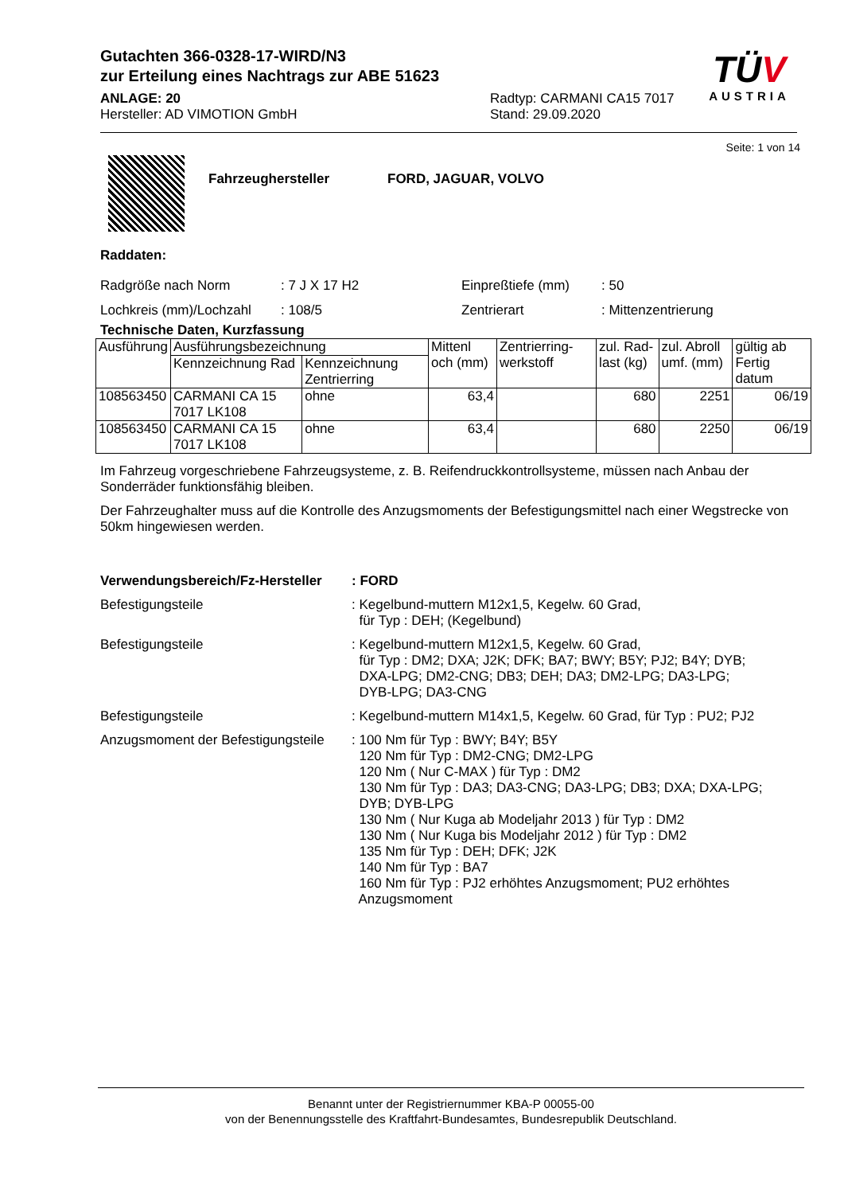Gutachten 366-0328-17-WIRD/N3
zur Erteilung eines Nachtrags zur ABE 51623
TÜV
AUSTRIA
ANLAGE: 20
Hersteller: AD VIMOTION GmbH
Radtyp: CARMANI CA15 7017
Stand: 29.09.2020
Seite: 1 von 14
Fahrzeughersteller FORD, JAGUAR, VOLVO
Raddaten:
Radgröße nach Norm
Lochkreis (mm)/Lochzahl
: 7 J X 17 H2
: 108/5
Einpreßtiefe (mm)
Zentrierart
: 50
: Mittenzentrierung
Technische Daten, Kurzfassung
| Ausführung | Ausführungsbezeichnung | | Mittenl och (mm) | Zentrierring-werkstoff | zul. Rad-last (kg) | zul. Abroll umf. (mm) | gültig ab Fertig datum |
| --- | --- | --- | --- | --- | --- | --- | --- |
| | Kennzeichnung Rad | Kennzeichnung Zentrierring | | | | | |
| 108563450 | CARMANI CA 15 7017 LK108 | ohne | 63,4 | | 680 | 2251 | 06/19 |
| 108563450 | CARMANI CA 15 7017 LK108 | ohne | 63,4 | | 680 | 2250 | 06/19 |
Im Fahrzeug vorgeschriebene Fahrzeugsysteme, z. B. Reifendruckkontrollsysteme, müssen nach Anbau der Sonderräder funktionsfähig bleiben.
Der Fahrzeughalter muss auf die Kontrolle des Anzugsmoments der Befestigungsmittel nach einer Wegstrecke von 50km hingewiesen werden.
Verwendungsbereich/Fz-Hersteller
: FORD
Befestigungsteile : Kegelbund-muttern M12x1,5, Kegelw. 60 Grad,
für Typ : DEH; (Kegelbund)
Befestigungsteile : Kegelbund-muttern M12x1,5, Kegelw. 60 Grad,
für Typ : DM2; DXA; J2K; DFK; BA7; BWY; B5Y; PJ2; B4Y; DYB;
DXA-LPG; DM2-CNG; DB3; DEH; DA3; DM2-LPG; DA3-LPG;
DYB-LPG; DA3-CNG
Befestigungsteile : Kegelbund-muttern M14x1,5, Kegelw. 60 Grad, für Typ : PU2; PJ2
Anzugsmoment der Befestigungsteile
: 100 Nm für Typ : BWY; B4Y; B5Y
120 Nm für Typ : DM2-CNG; DM2-LPG
120 Nm ( Nur C-MAX ) für Typ : DM2
130 Nm für Typ : DA3; DA3-CNG; DA3-LPG; DB3; DXA; DXA-LPG;
DYB; DYB-LPG
130 Nm ( Nur Kuga ab Modeljahr 2013 ) für Typ : DM2
130 Nm ( Nur Kuga bis Modeljahr 2012 ) für Typ : DM2
135 Nm für Typ : DEH; DFK; J2K
140 Nm für Typ : BA7
160 Nm für Typ : PJ2 erhöhtes Anzugsmoment; PU2 erhöhtes
Anzugsmoment
Benannt unter der Registriernummer KBA-P 00055-00
von der Benennungsstelle des Kraftfahrt-Bundesamtes, Bundesrepublik Deutschland.